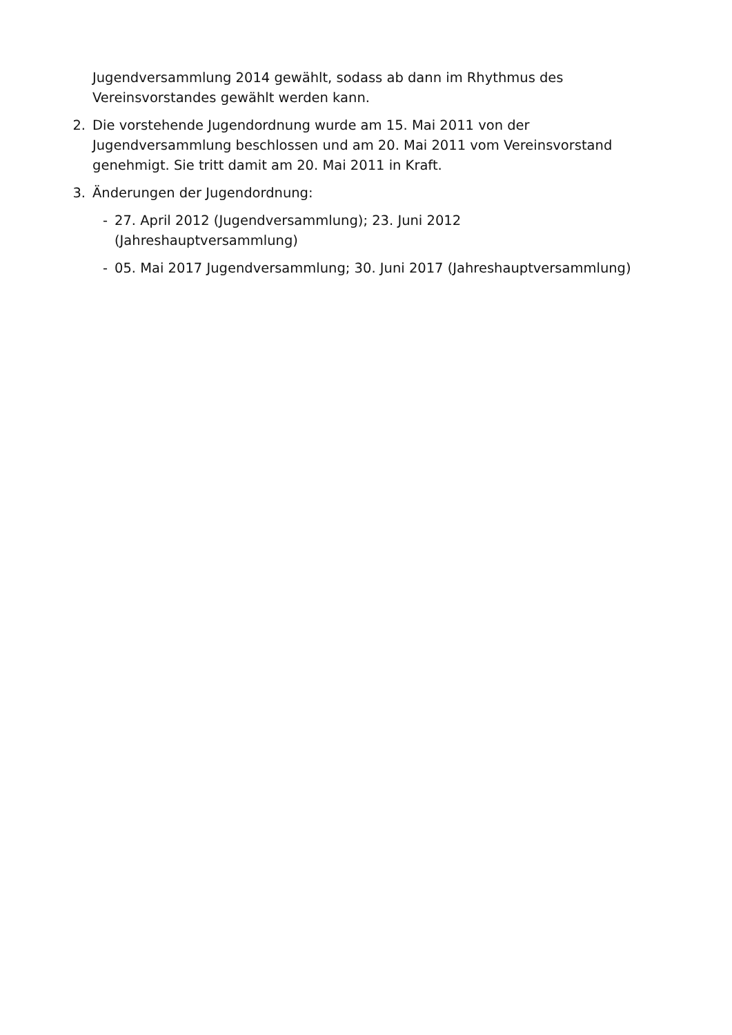Jugendversammlung 2014 gewählt, sodass ab dann im Rhythmus des Vereinsvorstandes gewählt werden kann.
2. Die vorstehende Jugendordnung wurde am 15. Mai 2011 von der Jugendversammlung beschlossen und am 20. Mai 2011 vom Vereinsvorstand genehmigt. Sie tritt damit am 20. Mai 2011 in Kraft.
3. Änderungen der Jugendordnung:
- 27. April 2012 (Jugendversammlung); 23. Juni 2012 (Jahreshauptversammlung)
- 05. Mai 2017 Jugendversammlung; 30. Juni 2017 (Jahreshauptversammlung)